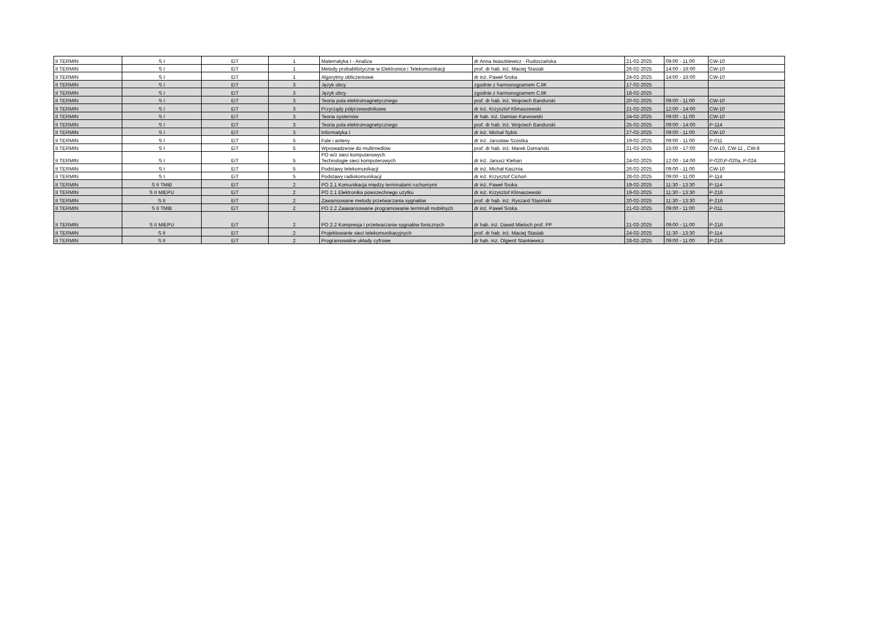| II TERMIN | S I | EiT | 1 | Matematyka I - Analiza | dr Anna Iwaszkiewicz - Rudoszańska | 21-02-2025 | 09:00 - 11:00 | CW-10 |
| II TERMIN | S I | EiT | 1 | Metody probabilistyczne w Elektronice i Telekomunikacji | prof. dr hab. inż. Maciej Stasiak | 26-02-2025 | 14:00 - 16:00 | CW-10 |
| II TERMIN | S I | EiT | 1 | Algorytmy obliczeniowe | dr inż. Paweł Sroka | 24-02-2025 | 14:00 - 16:00 | CW-10 |
| II TERMIN | S I | EiT | 3 | Język obcy | zgodnie z harmonogramem CJiK | 17-02-2025 | | |
| II TERMIN | S I | EiT | 3 | Język obcy | zgodnie z harmonogramem CJiK | 18-02-2025 | | |
| II TERMIN | S I | EiT | 3 | Teoria pola elektromagnetycznego | prof. dr hab. inż. Wojciech Bandurski | 20-02-2025 | 09:00 - 11:00 | CW-10 |
| II TERMIN | S I | EiT | 3 | Przyrządy półprzewodnikowe | dr inż. Krzysztof Klimaszewski | 21-02-2025 | 12:00 - 14:00 | CW-10 |
| II TERMIN | S I | EiT | 3 | Teoria systemów | dr hab. inż. Damian Karwowski | 24-02-2025 | 09:00 - 11:00 | CW-10 |
| II TERMIN | S I | EiT | 3 | Teoria pola elektromagnetycznego | prof. dr hab. inż. Wojciech Bandurski | 25-02-2025 | 09:00 - 14:00 | P-114 |
| II TERMIN | S I | EiT | 3 | Informatyka I | dr inż. Michał Sybis | 27-02-2025 | 09:00 - 11:00 | CW-10 |
| II TERMIN | S I | EiT | 5 | Fale i anteny | dr inż. Jarosław Szóstka | 19-02-2025 | 09:00 - 11:00 | P-011 |
| II TERMIN | S I | EiT | 5 | Wprowadzenie do multimediów | prof. dr hab. inż. Marek Domański | 21-02-2025 | 15:00 - 17:00 | CW-10, CW-11 , CW-8 |
| II TERMIN | S I | EiT | 5 | PO w/z sieci komputerowych Technologie sieci komputerowych | dr inż. Janusz Kleban | 24-02-2025 | 12:00 - 14:00 | P-020,P-020a, P-024 |
| II TERMIN | S I | EiT | 5 | Podstawy telekomunikacji | dr inż. Michał Kasznia | 26-02-2025 | 09:00 - 11:00 | CW-10 |
| II TERMIN | S I | EiT | 5 | Podstawy radiokomunikacji | dr inż. Krzysztof Cichoń | 28-02-2025 | 09:00 - 11:00 | P-114 |
| II TERMIN | S II TMiB | EiT | 2 | PO 2.1 Komunikacja między terminalami ruchomymi | dr inż. Paweł Sroka | 19-02-2025 | 11:30 - 13:30 | P-114 |
| II TERMIN | S II MIEPU | EiT | 2 | PO 2.1 Elektronika powszechnego użytku | dr inż. Krzysztof Klimaszewski | 19-02-2025 | 11:30 - 13:30 | P-216 |
| II TERMIN | S II | EiT | 2 | Zawansowane metody przetwarzania sygnałów | prof. dr hab. inż. Ryszard Stasiński | 20-02-2025 | 11:30 - 13:30 | P-216 |
| II TERMIN | S II TMiB | EiT | 2 | PO 2.2 Zaawansowane programowanie terminali mobilnych | dr inż. Paweł Sroka | 21-02-2025 | 09:00 - 11:00 | P-011 |
| II TERMIN | S II MIEPU | EiT | 2 | PO 2.2 Kompresja i przetwarzanie sygnałów fonicznych | dr hab. inż. Dawid Mieloch prof. PP | 21-02-2025 | 09:00 - 11:00 | P-216 |
| II TERMIN | S II | EiT | 2 | Projektowanie sieci telekomunikacyjnych | prof. dr hab. inż. Maciej Stasiak | 24-02-2025 | 11:30 - 13:30 | P-114 |
| II TERMIN | S II | EiT | 2 | Programowalne układy cyfrowe | dr hab. inż. Olgierd Stankiewicz | 28-02-2025 | 09:00 - 11:00 | P-216 |